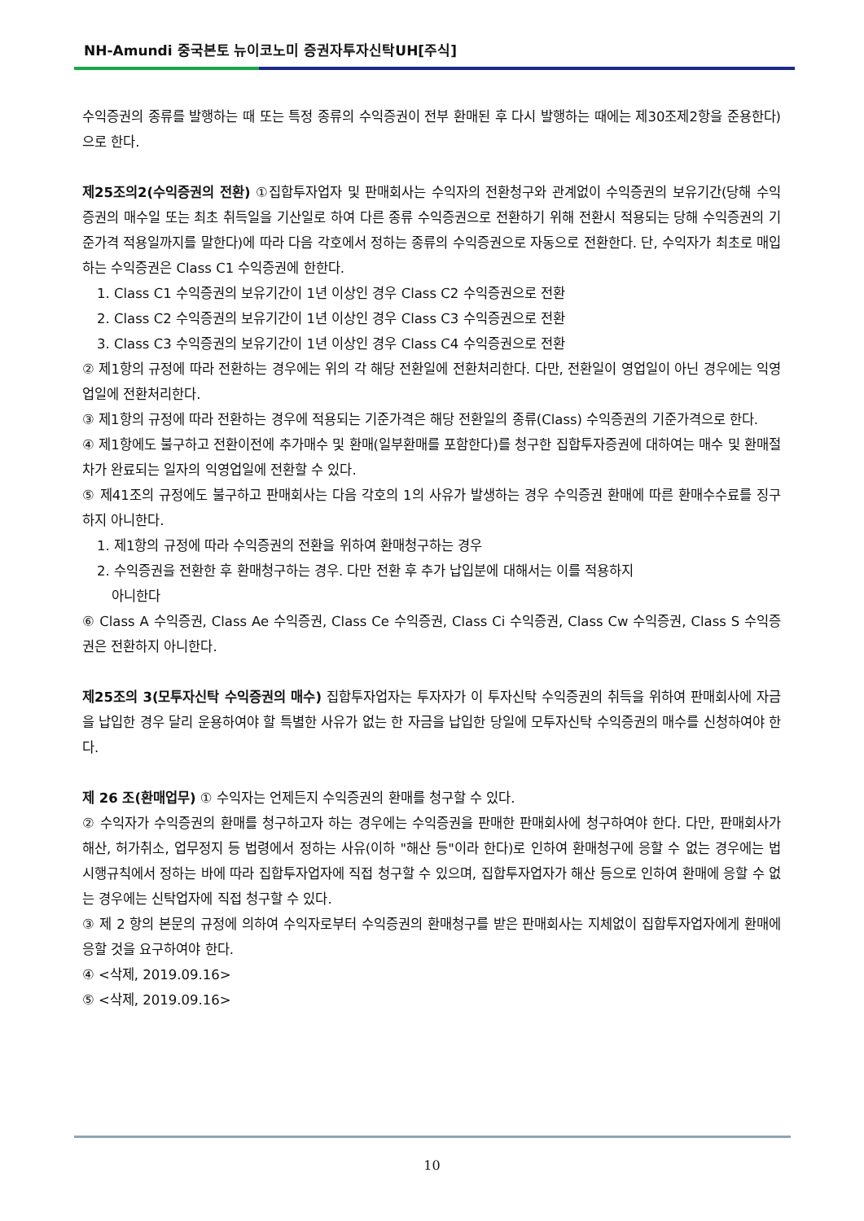NH-Amundi 중국본토 뉴이코노미 증권자투자신탁UH[주식]
수익증권의 종류를 발행하는 때 또는 특정 종류의 수익증권이 전부 환매된 후 다시 발행하는 때에는 제30조제2항을 준용한다)으로 한다.
제25조의2(수익증권의 전환) ①집합투자업자 및 판매회사는 수익자의 전환청구와 관계없이 수익증권의 보유기간(당해 수익증권의 매수일 또는 최초 취득일을 기산일로 하여 다른 종류 수익증권으로 전환하기 위해 전환시 적용되는 당해 수익증권의 기준가격 적용일까지를 말한다)에 따라 다음 각호에서 정하는 종류의 수익증권으로 자동으로 전환한다. 단, 수익자가 최초로 매입하는 수익증권은 Class C1 수익증권에 한한다.
1. Class C1 수익증권의 보유기간이 1년 이상인 경우 Class C2 수익증권으로 전환
2. Class C2 수익증권의 보유기간이 1년 이상인 경우 Class C3 수익증권으로 전환
3. Class C3 수익증권의 보유기간이 1년 이상인 경우 Class C4 수익증권으로 전환
② 제1항의 규정에 따라 전환하는 경우에는 위의 각 해당 전환일에 전환처리한다. 다만, 전환일이 영업일이 아닌 경우에는 익영업일에 전환처리한다.
③ 제1항의 규정에 따라 전환하는 경우에 적용되는 기준가격은 해당 전환일의 종류(Class) 수익증권의 기준가격으로 한다.
④ 제1항에도 불구하고 전환이전에 추가매수 및 환매(일부환매를 포함한다)를 청구한 집합투자증권에 대하여는 매수 및 환매절차가 완료되는 일자의 익영업일에 전환할 수 있다.
⑤ 제41조의 규정에도 불구하고 판매회사는 다음 각호의 1의 사유가 발생하는 경우 수익증권 환매에 따른 환매수수료를 징구하지 아니한다.
1. 제1항의 규정에 따라 수익증권의 전환을 위하여 환매청구하는 경우
2. 수익증권을 전환한 후 환매청구하는 경우. 다만 전환 후 추가 납입분에 대해서는 이를 적용하지
아니한다
⑥ Class A 수익증권, Class Ae 수익증권, Class Ce 수익증권, Class Ci 수익증권, Class Cw 수익증권, Class S 수익증권은 전환하지 아니한다.
제25조의 3(모투자신탁 수익증권의 매수) 집합투자업자는 투자자가 이 투자신탁 수익증권의 취득을 위하여 판매회사에 자금을 납입한 경우 달리 운용하여야 할 특별한 사유가 없는 한 자금을 납입한 당일에 모투자신탁 수익증권의 매수를 신청하여야 한다.
제 26 조(환매업무) ① 수익자는 언제든지 수익증권의 환매를 청구할 수 있다.
② 수익자가 수익증권의 환매를 청구하고자 하는 경우에는 수익증권을 판매한 판매회사에 청구하여야 한다. 다만, 판매회사가 해산, 허가취소, 업무정지 등 법령에서 정하는 사유(이하 "해산 등"이라 한다)로 인하여 환매청구에 응할 수 없는 경우에는 법 시행규칙에서 정하는 바에 따라 집합투자업자에 직접 청구할 수 있으며, 집합투자업자가 해산 등으로 인하여 환매에 응할 수 없는 경우에는 신탁업자에 직접 청구할 수 있다.
③ 제 2 항의 본문의 규정에 의하여 수익자로부터 수익증권의 환매청구를 받은 판매회사는 지체없이 집합투자업자에게 환매에 응할 것을 요구하여야 한다.
④ <삭제, 2019.09.16>
⑤ <삭제, 2019.09.16>
10